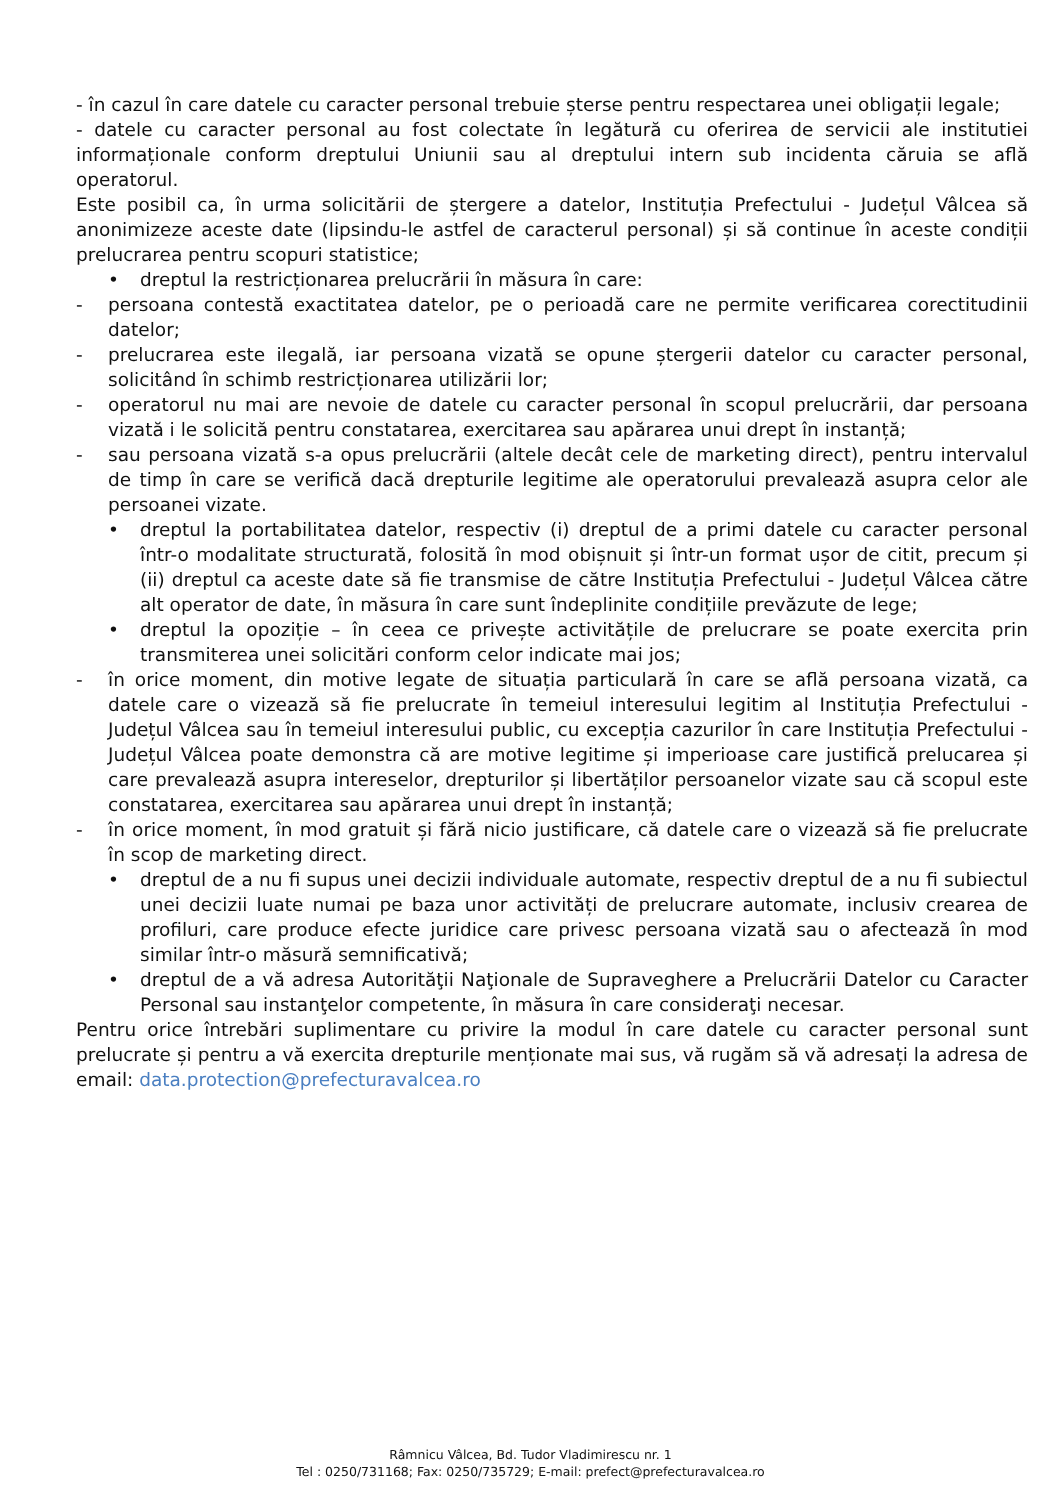- în cazul în care datele cu caracter personal trebuie șterse pentru respectarea unei obligații legale;
- datele cu caracter personal au fost colectate în legătură cu oferirea de servicii ale institutiei informaționale conform dreptului Uniunii sau al dreptului intern sub incidenta căruia se află operatorul.
Este posibil ca, în urma solicitării de ștergere a datelor, Instituția Prefectului - Județul Vâlcea să anonimizeze aceste date (lipsindu-le astfel de caracterul personal) și să continue în aceste condiții prelucrarea pentru scopuri statistice;
• dreptul la restricționarea prelucrării în măsura în care:
- persoana contestă exactitatea datelor, pe o perioadă care ne permite verificarea corectitudinii datelor;
- prelucrarea este ilegală, iar persoana vizată se opune ștergerii datelor cu caracter personal, solicitând în schimb restricționarea utilizării lor;
- operatorul nu mai are nevoie de datele cu caracter personal în scopul prelucrării, dar persoana vizată i le solicită pentru constatarea, exercitarea sau apărarea unui drept în instanță;
- sau persoana vizată s-a opus prelucrării (altele decât cele de marketing direct), pentru intervalul de timp în care se verifică dacă drepturile legitime ale operatorului prevalează asupra celor ale persoanei vizate.
• dreptul la portabilitatea datelor, respectiv (i) dreptul de a primi datele cu caracter personal într-o modalitate structurată, folosită în mod obișnuit și într-un format ușor de citit, precum și (ii) dreptul ca aceste date să fie transmise de către Instituția Prefectului - Județul Vâlcea către alt operator de date, în măsura în care sunt îndeplinite condițiile prevăzute de lege;
• dreptul la opoziție – în ceea ce privește activitățile de prelucrare se poate exercita prin transmiterea unei solicitări conform celor indicate mai jos;
- în orice moment, din motive legate de situația particulară în care se află persoana vizată, ca datele care o vizează să fie prelucrate în temeiul interesului legitim al Instituția Prefectului - Județul Vâlcea sau în temeiul interesului public, cu excepția cazurilor în care Instituția Prefectului - Județul Vâlcea poate demonstra că are motive legitime și imperioase care justifică prelucarea și care prevalează asupra intereselor, drepturilor și libertăților persoanelor vizate sau că scopul este constatarea, exercitarea sau apărarea unui drept în instanță;
- în orice moment, în mod gratuit și fără nicio justificare, că datele care o vizează să fie prelucrate în scop de marketing direct.
• dreptul de a nu fi supus unei decizii individuale automate, respectiv dreptul de a nu fi subiectul unei decizii luate numai pe baza unor activități de prelucrare automate, inclusiv crearea de profiluri, care produce efecte juridice care privesc persoana vizată sau o afectează în mod similar într-o măsură semnificativă;
• dreptul de a vă adresa Autorităţii Naţionale de Supraveghere a Prelucrării Datelor cu Caracter Personal sau instanţelor competente, în măsura în care consideraţi necesar.
Pentru orice întrebări suplimentare cu privire la modul în care datele cu caracter personal sunt prelucrate și pentru a vă exercita drepturile menționate mai sus, vă rugăm să vă adresați la adresa de email: data.protection@prefecturavalcea.ro
Râmnicu Vâlcea, Bd. Tudor Vladimirescu nr. 1
Tel : 0250/731168; Fax: 0250/735729; E-mail: prefect@prefecturavalcea.ro